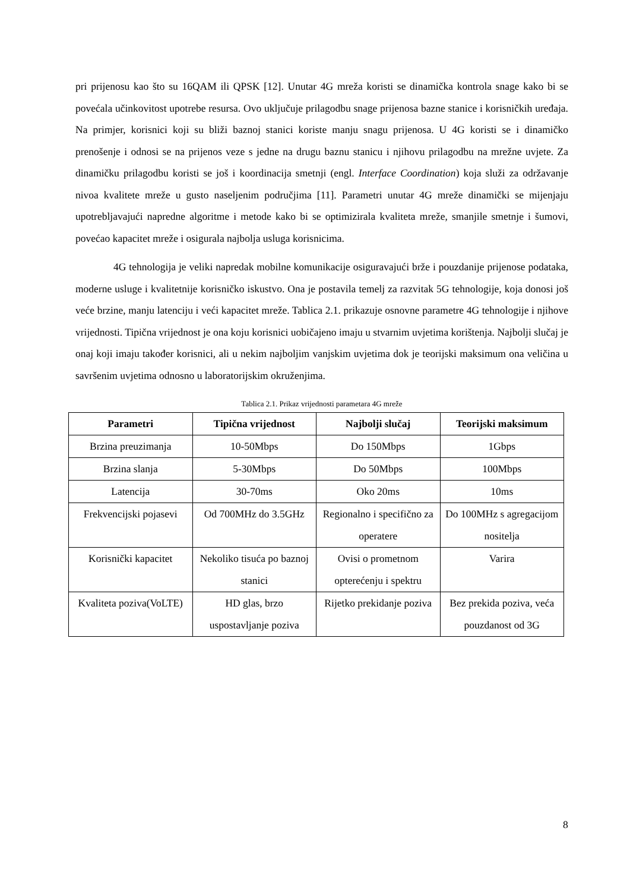pri prijenosu kao što su 16QAM ili QPSK [12]. Unutar 4G mreža koristi se dinamička kontrola snage kako bi se povećala učinkovitost upotrebe resursa. Ovo uključuje prilagodbu snage prijenosa bazne stanice i korisničkih uređaja. Na primjer, korisnici koji su bliži baznoj stanici koriste manju snagu prijenosa. U 4G koristi se i dinamičko prenošenje i odnosi se na prijenos veze s jedne na drugu baznu stanicu i njihovu prilagodbu na mrežne uvjete. Za dinamičku prilagodbu koristi se još i koordinacija smetnji (engl. Interface Coordination) koja služi za održavanje nivoa kvalitete mreže u gusto naseljenim područjima [11]. Parametri unutar 4G mreže dinamički se mijenjaju upotrebljavajući napredne algoritme i metode kako bi se optimizirala kvaliteta mreže, smanjile smetnje i šumovi, povećao kapacitet mreže i osigurala najbolja usluga korisnicima.
4G tehnologija je veliki napredak mobilne komunikacije osiguravajući brže i pouzdanije prijenose podataka, moderne usluge i kvalitetnije korisničko iskustvo. Ona je postavila temelj za razvitak 5G tehnologije, koja donosi još veće brzine, manju latenciju i veći kapacitet mreže. Tablica 2.1. prikazuje osnovne parametre 4G tehnologije i njihove vrijednosti. Tipična vrijednost je ona koju korisnici uobičajeno imaju u stvarnim uvjetima korištenja. Najbolji slučaj je onaj koji imaju također korisnici, ali u nekim najboljim vanjskim uvjetima dok je teorijski maksimum ona veličina u savršenim uvjetima odnosno u laboratorijskim okruženjima.
Tablica 2.1. Prikaz vrijednosti parametara 4G mreže
| Parametri | Tipična vrijednost | Najbolji slučaj | Teorijski maksimum |
| --- | --- | --- | --- |
| Brzina preuzimanja | 10-50Mbps | Do 150Mbps | 1Gbps |
| Brzina slanja | 5-30Mbps | Do 50Mbps | 100Mbps |
| Latencija | 30-70ms | Oko 20ms | 10ms |
| Frekvencijski pojasevi | Od 700MHz do 3.5GHz | Regionalno i specifično za operatere | Do 100MHz s agregacijom nositelja |
| Korisnički kapacitet | Nekoliko tisuća po baznoj stanici | Ovisi o prometnom opterećenju i spektru | Varira |
| Kvaliteta poziva(VoLTE) | HD glas, brzo uspostavljanje poziva | Rijetko prekidanje poziva | Bez prekida poziva, veća pouzdanost od 3G |
8